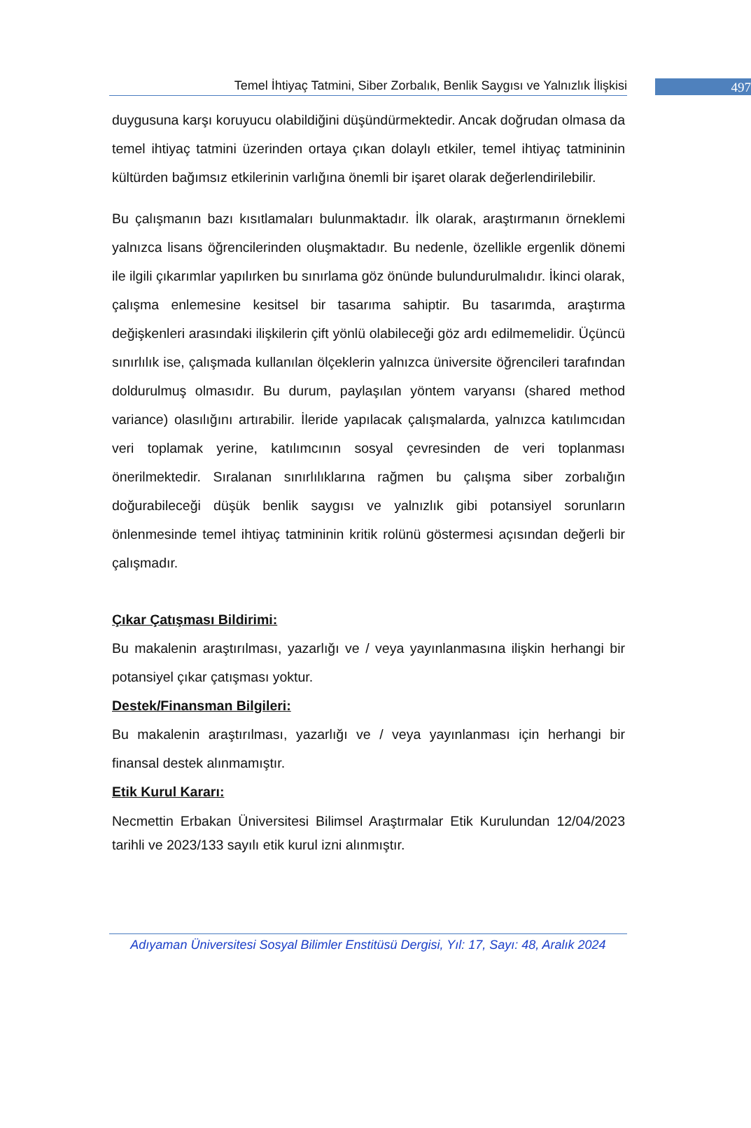Temel İhtiyaç Tatmini, Siber Zorbalık, Benlik Saygısı ve Yalnızlık İlişkisi 497
duygusuna karşı koruyucu olabildiğini düşündürmektedir. Ancak doğrudan olmasa da temel ihtiyaç tatmini üzerinden ortaya çıkan dolaylı etkiler, temel ihtiyaç tatmininin kültürden bağımsız etkilerinin varlığına önemli bir işaret olarak değerlendirilebilir.
Bu çalışmanın bazı kısıtlamaları bulunmaktadır. İlk olarak, araştırmanın örneklemi yalnızca lisans öğrencilerinden oluşmaktadır. Bu nedenle, özellikle ergenlik dönemi ile ilgili çıkarımlar yapılırken bu sınırlama göz önünde bulundurulmalıdır. İkinci olarak, çalışma enlemesine kesitsel bir tasarıma sahiptir. Bu tasarımda, araştırma değişkenleri arasındaki ilişkilerin çift yönlü olabileceği göz ardı edilmemelidir. Üçüncü sınırlılık ise, çalışmada kullanılan ölçeklerin yalnızca üniversite öğrencileri tarafından doldurulmuş olmasıdır. Bu durum, paylaşılan yöntem varyansı (shared method variance) olasılığını artırabilir. İleride yapılacak çalışmalarda, yalnızca katılımcıdan veri toplamak yerine, katılımcının sosyal çevresinden de veri toplanması önerilmektedir. Sıralanan sınırlılıklarına rağmen bu çalışma siber zorbalığın doğurabileceği düşük benlik saygısı ve yalnızlık gibi potansiyel sorunların önlenmesinde temel ihtiyaç tatmininin kritik rolünü göstermesi açısından değerli bir çalışmadır.
Çıkar Çatışması Bildirimi:
Bu makalenin araştırılması, yazarlığı ve / veya yayınlanmasına ilişkin herhangi bir potansiyel çıkar çatışması yoktur.
Destek/Finansman Bilgileri:
Bu makalenin araştırılması, yazarlığı ve / veya yayınlanması için herhangi bir finansal destek alınmamıştır.
Etik Kurul Kararı:
Necmettin Erbakan Üniversitesi Bilimsel Araştırmalar Etik Kurulundan 12/04/2023 tarihli ve 2023/133 sayılı etik kurul izni alınmıştır.
Adıyaman Üniversitesi Sosyal Bilimler Enstitüsü Dergisi, Yıl: 17, Sayı: 48, Aralık 2024